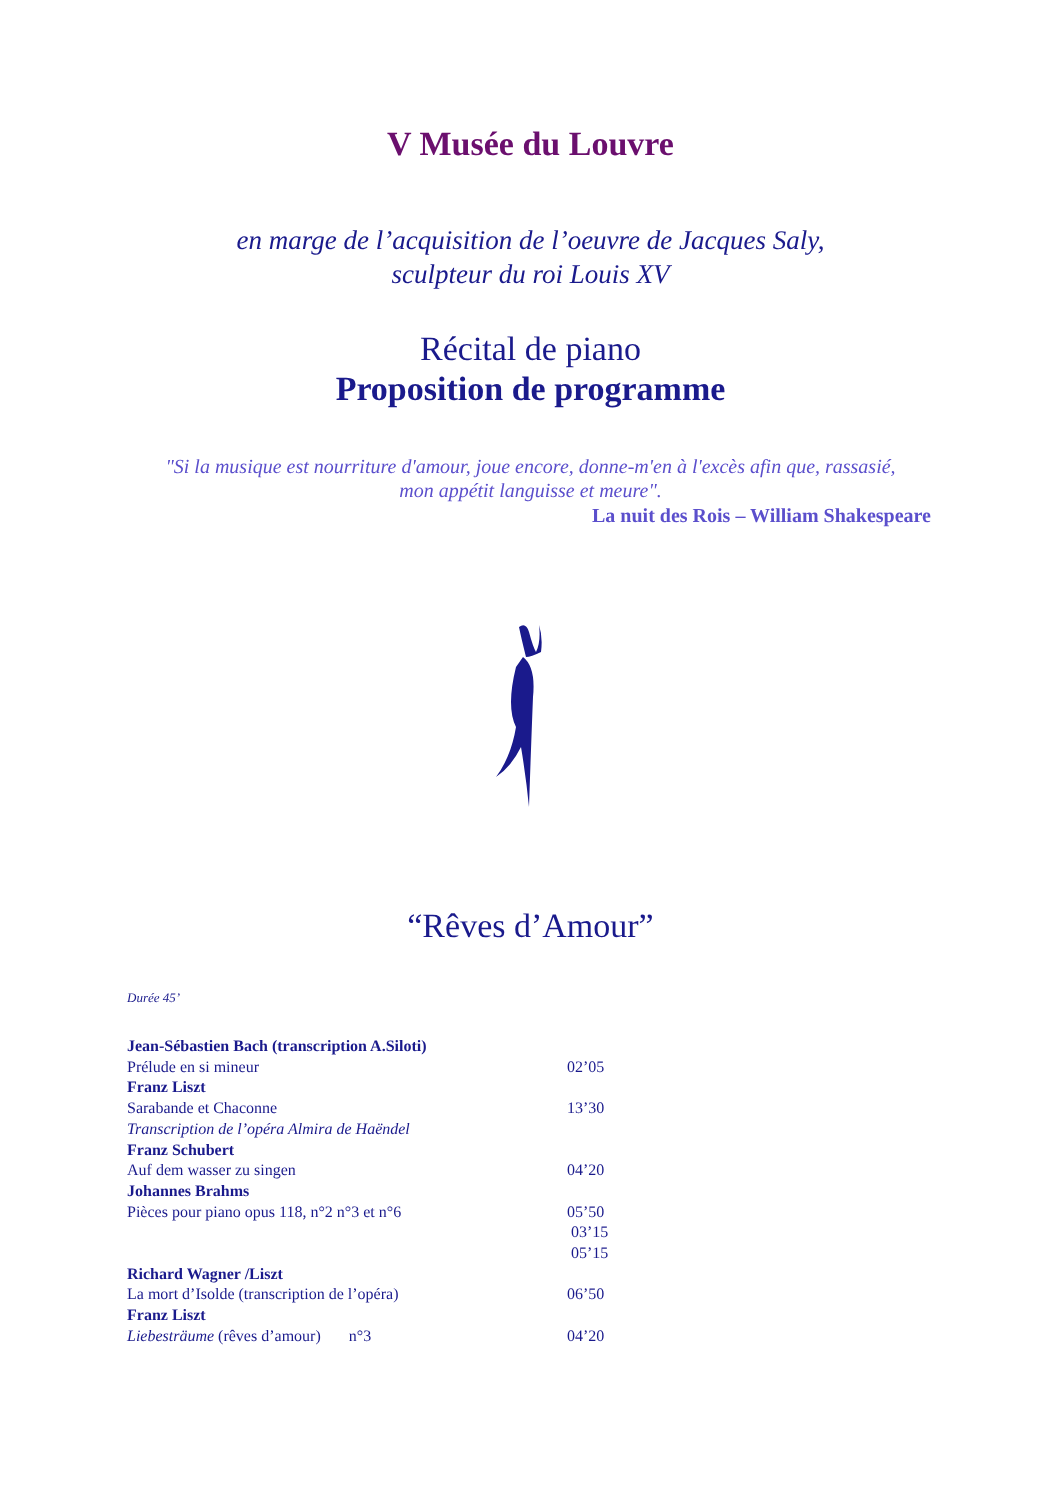V Musée du Louvre
en marge de l’acquisition de l’oeuvre de Jacques Saly,
sculpteur du roi Louis XV
Récital de piano
Proposition de programme
"Si la musique est nourriture d'amour, joue encore, donne-m'en à l'excès afin que, rassasié,
mon appétit languisse et meure".
La nuit des Rois – William Shakespeare
“Rêves d’Amour”
Durée 45’
Jean-Sébastien Bach (transcription A.Siloti)
Prélude en si mineur 02’05
Franz Liszt
Sarabande et Chaconne 13’30
Transcription de l’opéra Almira de Haëndel
Franz Schubert
Auf dem wasser zu singen 04’20
Johannes Brahms
Pièces pour piano opus 118, n°2 n°3 et n°6 05’50
03’15
05’15
Richard Wagner /Liszt
La mort d’Isolde (transcription de l’opéra) 06’50
Franz Liszt
Liebesträume (rêves d’amour) n°3 04’20